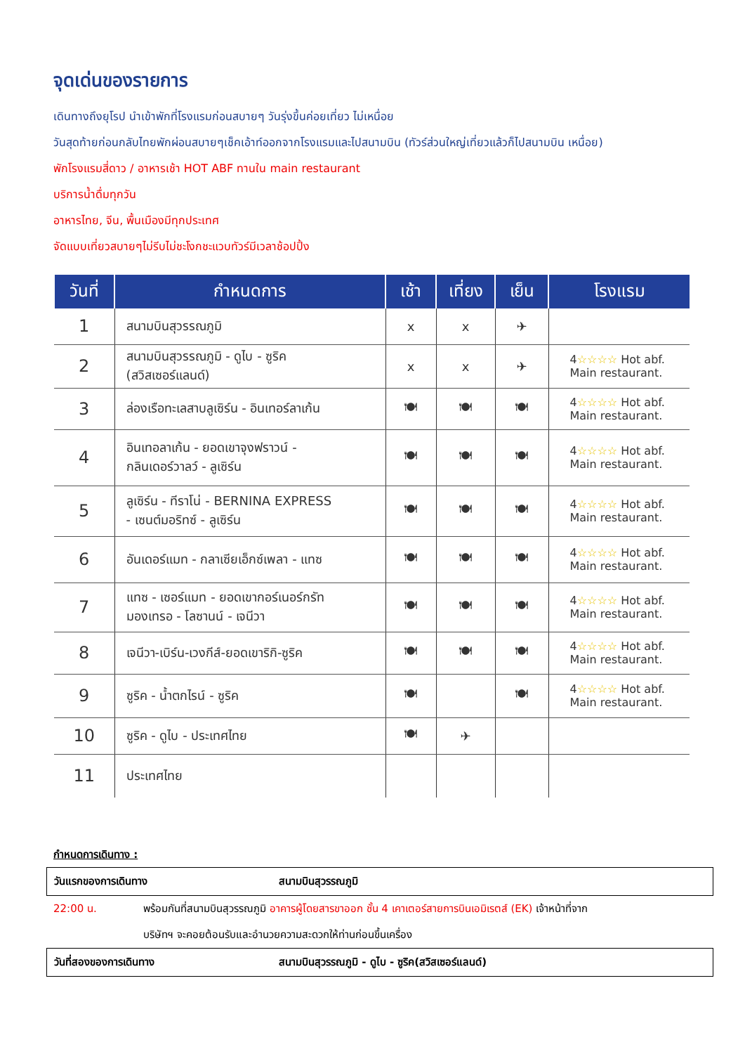จุดเด่นของรายการ
เดินทางถึงยุโรป นำเข้าพักที่โรงแรมก่อนสบายๆ วันรุ่งขึ้นค่อยเที่ยว ไม่เหนื่อย
วันสุดท้ายก่อนกลับไทยพักผ่อนสบายๆเช็คเอ้าท์ออกจากโรงแรมและไปสนามบิน (ทัวร์ส่วนใหญ่เที่ยวแล้วก็ไปสนามบิน เหนื่อย)
พักโรงแรมสี่ดาว / อาหารเช้า HOT ABF ทานใน main restaurant
บริการน้ำดื่มทุกวัน
อาหารไทย, จีน, พื้นเมืองมีทุกประเทศ
จัดแบบเที่ยวสบายๆไม่รีบไม่ชะโงกชะแวบทัวร์มีเวลาช้อปปิ้ง
| วันที่ | กำหนดการ | เช้า | เที่ยง | เย็น | โรงแรม |
| --- | --- | --- | --- | --- | --- |
| 1 | สนามบินสุวรรณภูมิ | x | x | ✈ | |
| 2 | สนามบินสุวรรณภูมิ - ดูไบ - ซูริค (สวิสเซอร์แลนด์) | x | x | ✈ | 4 ☆☆☆☆ Hot abf. Main restaurant. |
| 3 | ล่องเรือทะเลสาบลูเซิร์น - อินเทอร์ลาเก้น | 🍽 | 🍽 | 🍽 | 4 ☆☆☆☆ Hot abf. Main restaurant. |
| 4 | อินเทอลาเก้น - ยอดเขาจุงฟราวน์ - กลินเดอร์วาลว์ - ลูเซิร์น | 🍽 | 🍽 | 🍽 | 4 ☆☆☆☆ Hot abf. Main restaurant. |
| 5 | ลูเซิร์น - ทีราโน่ - BERNINA EXPRESS - เซนต์มอริทซ์ - ลูเซิร์น | 🍽 | 🍽 | 🍽 | 4 ☆☆☆☆ Hot abf. Main restaurant. |
| 6 | อันเดอร์แมท - กลาเซียเอ็กซ์เพลา - แทซ | 🍽 | 🍽 | 🍽 | 4 ☆☆☆☆ Hot abf. Main restaurant. |
| 7 | แทซ - เซอร์แมท - ยอดเขากอร์เนอร์กรัท มองเทรอ - โลซานน์ - เจนีวา | 🍽 | 🍽 | 🍽 | 4 ☆☆☆☆ Hot abf. Main restaurant. |
| 8 | เจนีวา-เบิร์น-เวงกีส์-ยอดเขาริกิ-ซูริค | 🍽 | 🍽 | 🍽 | 4 ☆☆☆☆ Hot abf. Main restaurant. |
| 9 | ซูริค - น้ำตกไรน์ - ซูริค | 🍽 | | 🍽 | 4 ☆☆☆☆ Hot abf. Main restaurant. |
| 10 | ซูริค - ดูไบ - ประเทศไทย | 🍽 | ✈ | | |
| 11 | ประเทศไทย | | | | |
กำหนดการเดินทาง :
วันแรกของการเดินทาง สนามบินสุวรรณภูมิ
22:00 น. พร้อมกันที่สนามบินสุวรรณภูมิ อาคารผู้โดยสารขาออก ชั้น 4 เคาเตอร์สายการบินเอมิเรตส์ (EK) เจ้าหน้าที่จาก
บริษัทฯ จะคอยต้อนรับและอำนวยความสะดวกให้ท่านก่อนขึ้นเครื่อง
วันที่สองของการเดินทาง สนามบินสุวรรณภูมิ - ดูไบ - ซูริค(สวิสเซอร์แลนด์)